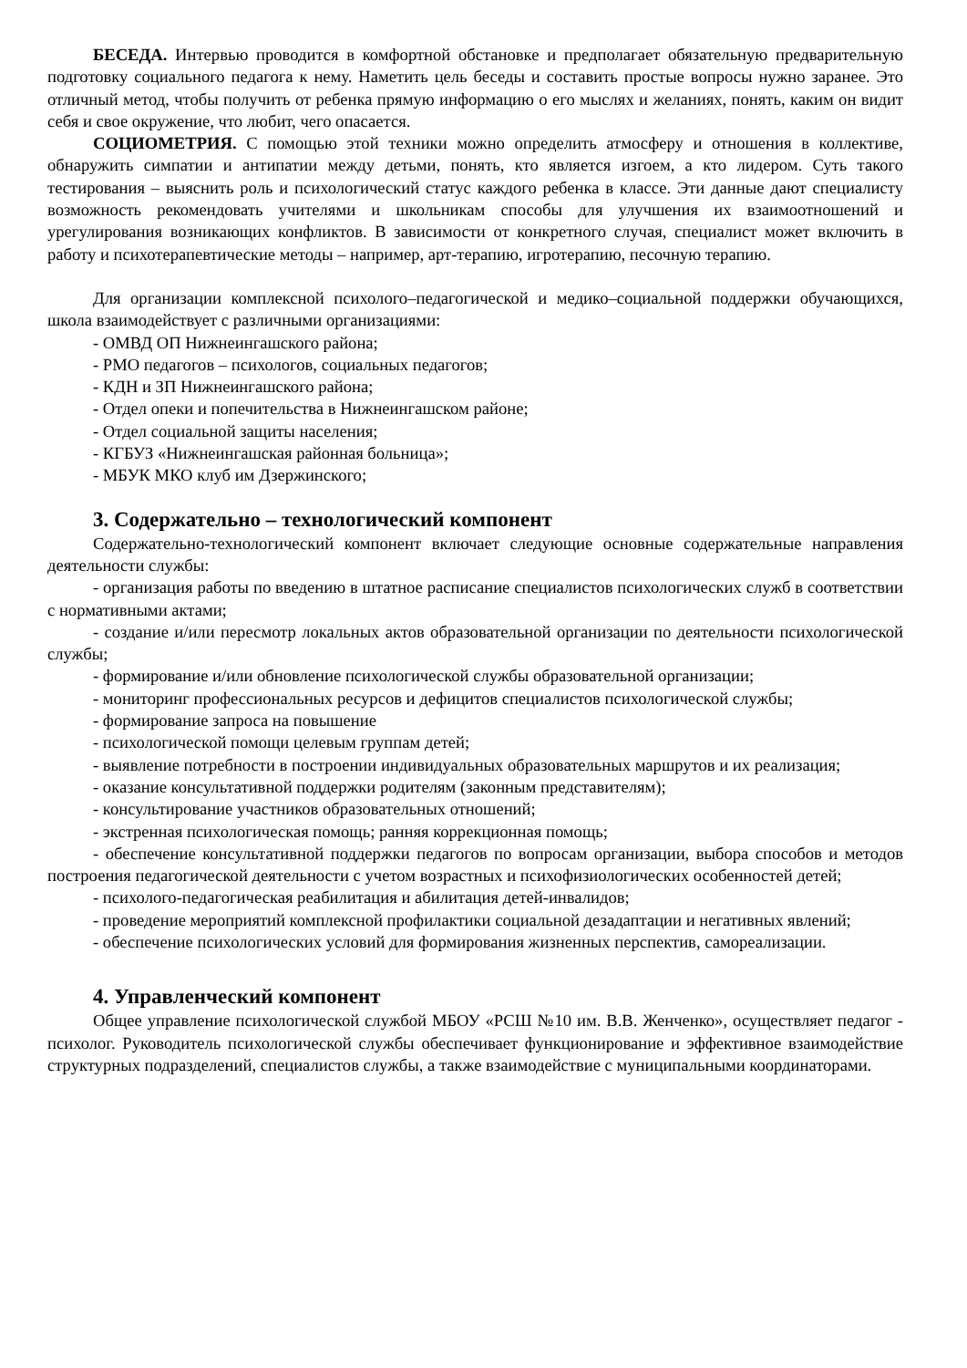БЕСЕДА. Интервью проводится в комфортной обстановке и предполагает обязательную предварительную подготовку социального педагога к нему. Наметить цель беседы и составить простые вопросы нужно заранее. Это отличный метод, чтобы получить от ребенка прямую информацию о его мыслях и желаниях, понять, каким он видит себя и свое окружение, что любит, чего опасается.
СОЦИОМЕТРИЯ. С помощью этой техники можно определить атмосферу и отношения в коллективе, обнаружить симпатии и антипатии между детьми, понять, кто является изгоем, а кто лидером. Суть такого тестирования – выяснить роль и психологический статус каждого ребенка в классе. Эти данные дают специалисту возможность рекомендовать учителями и школьникам способы для улучшения их взаимоотношений и урегулирования возникающих конфликтов. В зависимости от конкретного случая, специалист может включить в работу и психотерапевтические методы – например, арт-терапию, игротерапию, песочную терапию.
Для организации комплексной психолого–педагогической и медико–социальной поддержки обучающихся, школа взаимодействует с различными организациями:
- ОМВД ОП Нижнеингашского района;
- РМО педагогов – психологов, социальных педагогов;
- КДН и ЗП Нижнеингашского района;
- Отдел опеки и попечительства в Нижнеингашском районе;
- Отдел социальной защиты населения;
- КГБУЗ «Нижнеингашская районная больница»;
- МБУК МКО клуб им Дзержинского;
3. Содержательно – технологический компонент
Содержательно-технологический компонент включает следующие основные содержательные направления деятельности службы:
- организация работы по введению в штатное расписание специалистов психологических служб в соответствии с нормативными актами;
- создание и/или пересмотр локальных актов образовательной организации по деятельности психологической службы;
- формирование и/или обновление психологической службы образовательной организации;
- мониторинг профессиональных ресурсов и дефицитов специалистов психологической службы;
- формирование запроса на повышение
- психологической помощи целевым группам детей;
- выявление потребности в построении индивидуальных образовательных маршрутов и их реализация;
- оказание консультативной поддержки родителям (законным представителям);
- консультирование участников образовательных отношений;
- экстренная психологическая помощь; ранняя коррекционная помощь;
- обеспечение консультативной поддержки педагогов по вопросам организации, выбора способов и методов построения педагогической деятельности с учетом возрастных и психофизиологических особенностей детей;
- психолого-педагогическая реабилитация и абилитация детей-инвалидов;
- проведение мероприятий комплексной профилактики социальной дезадаптации и негативных явлений;
- обеспечение психологических условий для формирования жизненных перспектив, самореализации.
4. Управленческий компонент
Общее управление психологической службой МБОУ «РСШ №10 им. В.В. Женченко», осуществляет педагог - психолог. Руководитель психологической службы обеспечивает функционирование и эффективное взаимодействие структурных подразделений, специалистов службы, а также взаимодействие с муниципальными координаторами.